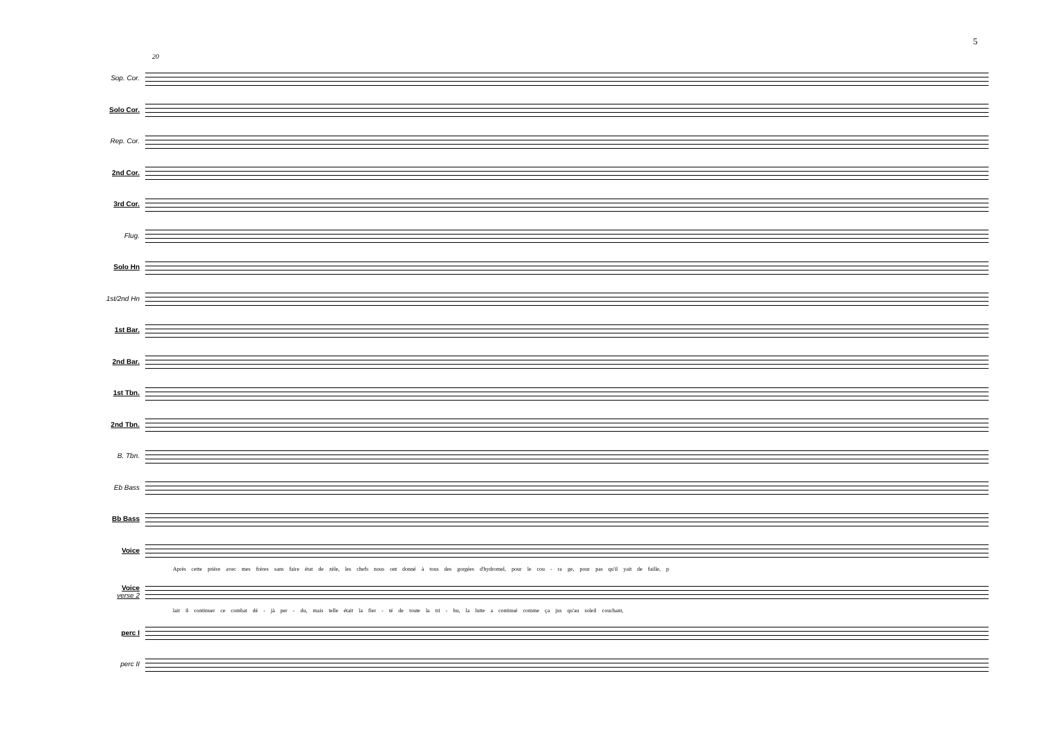5
20
Sop. Cor.
Solo Cor.
Rep. Cor.
2nd Cor.
3rd Cor.
Flug.
Solo Hn
1st/2nd Hn
1st Bar.
2nd Bar.
1st Tbn.
2nd Tbn.
B. Tbn.
Eb Bass
Bb Bass
Voice
Après cette prière avec mes frères sans faire état de zèle, les chefs nous ont donné à tous des gorgées d'hydromel, pour le cou - ra ge, pour pas qu'il yait de faille, p
Voice
verse 2
lait il continuer ce combat dé - jà per - du, mais telle était la fier - té de toute la tri - bu, la lutte a continué comme ça jus qu'au soleil couchant,
perc I
perc II